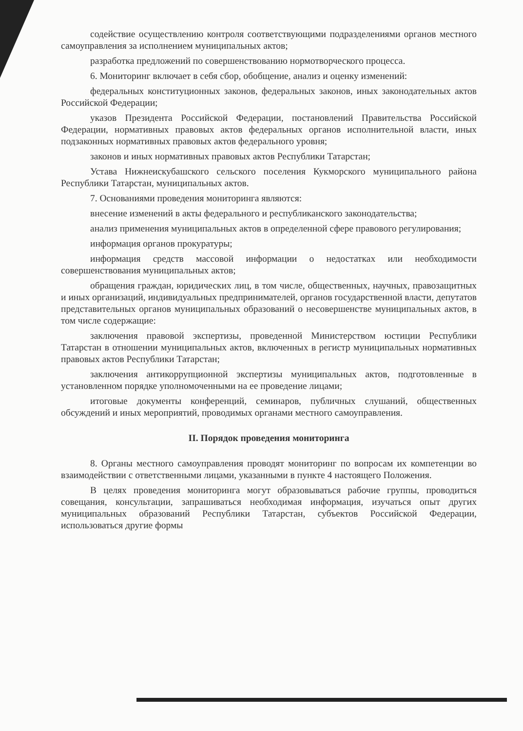содействие осуществлению контроля соответствующими подразделениями органов местного самоуправления за исполнением муниципальных актов;
разработка предложений по совершенствованию нормотворческого процесса.
6. Мониторинг включает в себя сбор, обобщение, анализ и оценку изменений:
федеральных конституционных законов, федеральных законов, иных законодательных актов Российской Федерации;
указов Президента Российской Федерации, постановлений Правительства Российской Федерации, нормативных правовых актов федеральных органов исполнительной власти, иных подзаконных нормативных правовых актов федерального уровня;
законов и иных нормативных правовых актов Республики Татарстан;
Устава Нижнеискубашского сельского поселения Кукморского муниципального района Республики Татарстан, муниципальных актов.
7. Основаниями проведения мониторинга являются:
внесение изменений в акты федерального и республиканского законодательства;
анализ применения муниципальных актов в определенной сфере правового регулирования;
информация органов прокуратуры;
информация средств массовой информации о недостатках или необходимости совершенствования муниципальных актов;
обращения граждан, юридических лиц, в том числе, общественных, научных, правозащитных и иных организаций, индивидуальных предпринимателей, органов государственной власти, депутатов представительных органов муниципальных образований о несовершенстве муниципальных актов, в том числе содержащие:
заключения правовой экспертизы, проведенной Министерством юстиции Республики Татарстан в отношении муниципальных актов, включенных в регистр муниципальных нормативных правовых актов Республики Татарстан;
заключения антикоррупционной экспертизы муниципальных актов, подготовленные в установленном порядке уполномоченными на ее проведение лицами;
итоговые документы конференций, семинаров, публичных слушаний, общественных обсуждений и иных мероприятий, проводимых органами местного самоуправления.
II. Порядок проведения мониторинга
8. Органы местного самоуправления проводят мониторинг по вопросам их компетенции во взаимодействии с ответственными лицами, указанными в пункте 4 настоящего Положения.
В целях проведения мониторинга могут образовываться рабочие группы, проводиться совещания, консультации, запрашиваться необходимая информация, изучаться опыт других муниципальных образований Республики Татарстан, субъектов Российской Федерации, использоваться другие формы